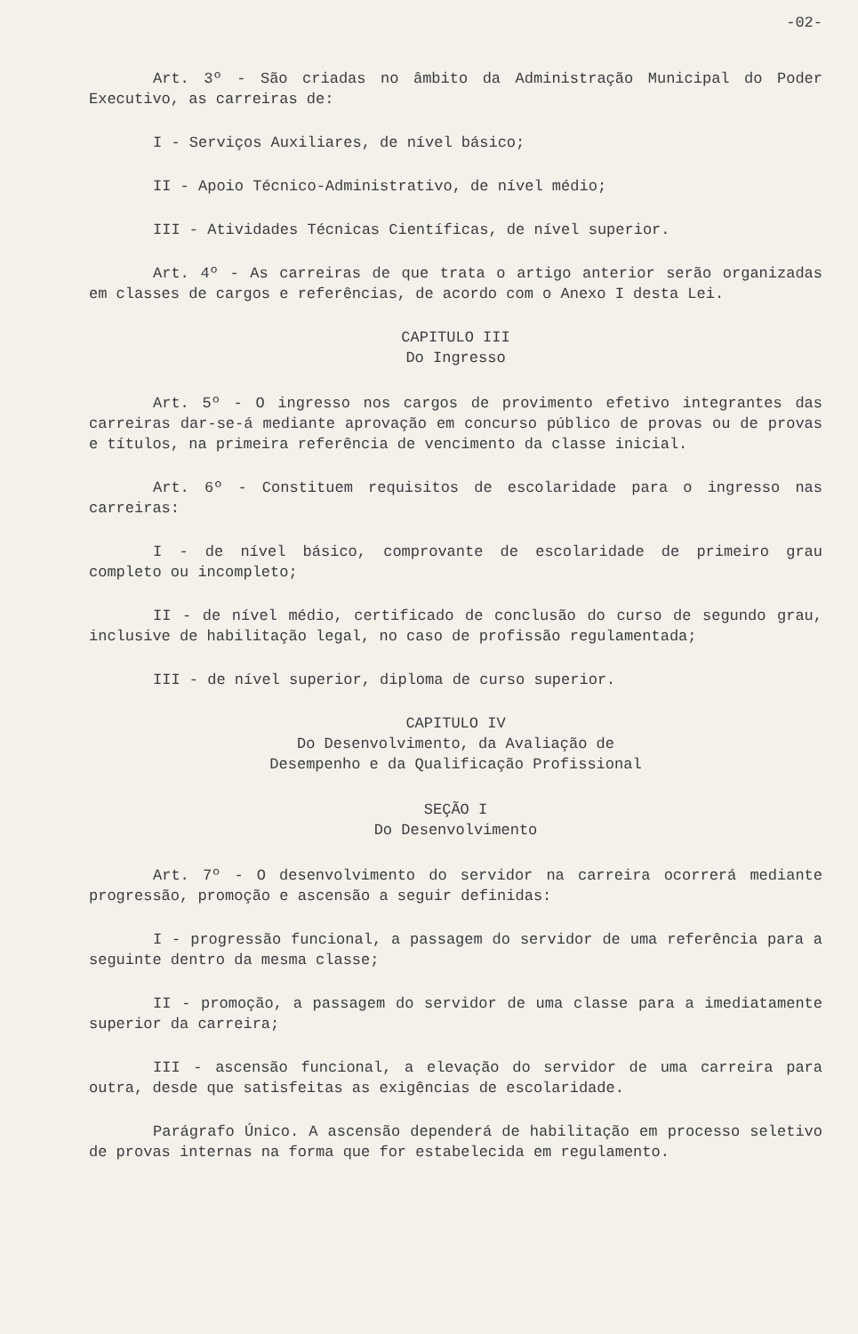-02-
Art. 3º - São criadas no âmbito da Administração Municipal do Poder Executivo, as carreiras de:
I - Serviços Auxiliares, de nível básico;
II - Apoio Técnico-Administrativo, de nível médio;
III - Atividades Técnicas Científicas, de nível superior.
Art. 4º - As carreiras de que trata o artigo anterior serão organizadas em classes de cargos e referências, de acordo com o Anexo I desta Lei.
CAPITULO III
Do Ingresso
Art. 5º - O ingresso nos cargos de provimento efetivo integrantes das carreiras dar-se-á mediante aprovação em concurso público de provas ou de provas e títulos, na primeira referência de vencimento da classe inicial.
Art. 6º - Constituem requisitos de escolaridade para o ingresso nas carreiras:
I - de nível básico, comprovante de escolaridade de primeiro grau completo ou incompleto;
II - de nível médio, certificado de conclusão do curso de segundo grau, inclusive de habilitação legal, no caso de profissão regulamentada;
III - de nível superior, diploma de curso superior.
CAPITULO IV
Do Desenvolvimento, da Avaliação de
Desempenho e da Qualificação Profissional
SEÇÃO I
Do Desenvolvimento
Art. 7º - O desenvolvimento do servidor na carreira ocorrerá mediante progressão, promoção e ascensão a seguir definidas:
I - progressão funcional, a passagem do servidor de uma referência para a seguinte dentro da mesma classe;
II - promoção, a passagem do servidor de uma classe para a imediatamente superior da carreira;
III - ascensão funcional, a elevação do servidor de uma carreira para outra, desde que satisfeitas as exigências de escolaridade.
Parágrafo Único. A ascensão dependerá de habilitação em processo seletivo de provas internas na forma que for estabelecida em regulamento.